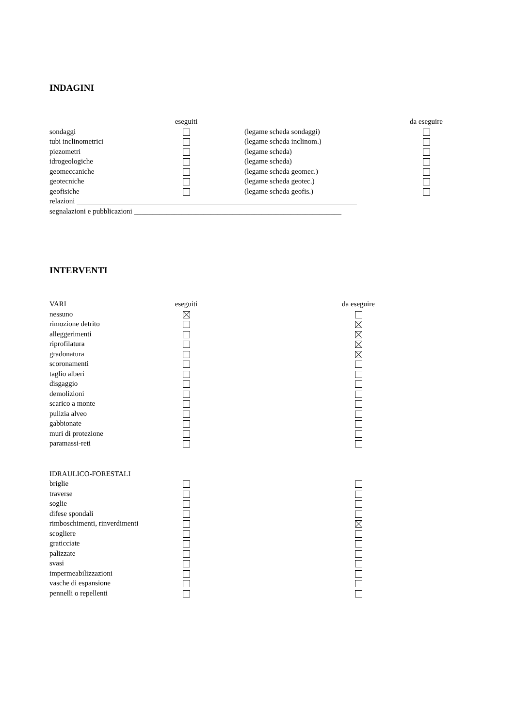INDAGINI
| | eseguiti | | | da eseguire |
| sondaggi | | | (legame scheda sondaggi) | |
| tubi inclinometrici | | | (legame scheda inclinom.) | |
| piezometri | | | (legame scheda) | |
| idrogeologiche | | | (legame scheda) | |
| geomeccaniche | | | (legame scheda geomec.) | |
| geotecniche | | | (legame scheda geotec.) | |
| geofisiche | | | (legame scheda geofis.) | |
relazioni _____________________________________________________________________________
segnalazioni e pubblicazioni _________________________________________________________
INTERVENTI
| VARI | eseguiti | | da eseguire |
| nessuno | | | |
| rimozione detrito | | | |
| alleggerimenti | | | |
| riprofilatura | | | |
| gradonatura | | | |
| scoronamenti | | | |
| taglio alberi | | | |
| disgaggio | | | |
| demolizioni | | | |
| scarico a monte | | | |
| pulizia alveo | | | |
| gabbionate | | | |
| muri di protezione | | | |
| paramassi-reti | | | |
| IDRAULICO-FORESTALI | | | |
| briglie | | | |
| traverse | | | |
| soglie | | | |
| difese spondali | | | |
| rimboschimenti, rinverdimenti | | | |
| scogliere | | | |
| graticciate | | | |
| palizzate | | | |
| svasi | | | |
| impermeabilizzazioni | | | |
| vasche di espansione | | | |
| pennelli o repellenti | | | |